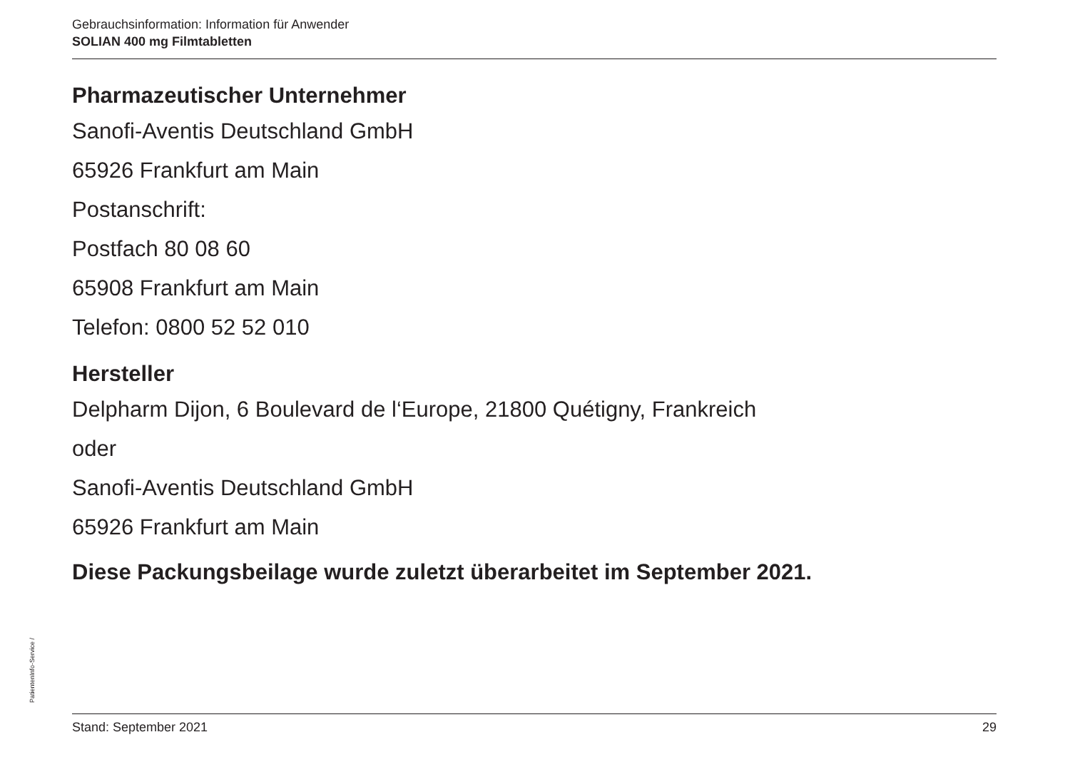Gebrauchsinformation: Information für Anwender
SOLIAN 400 mg Filmtabletten
Pharmazeutischer Unternehmer
Sanofi-Aventis Deutschland GmbH
65926 Frankfurt am Main
Postanschrift:
Postfach 80 08 60
65908 Frankfurt am Main
Telefon: 0800 52 52 010
Hersteller
Delpharm Dijon, 6 Boulevard de l‘Europe, 21800 Quétigny, Frankreich
oder
Sanofi-Aventis Deutschland GmbH
65926 Frankfurt am Main
Diese Packungsbeilage wurde zuletzt überarbeitet im September 2021.
PatientenInfo-Service /
Stand: September 2021 29